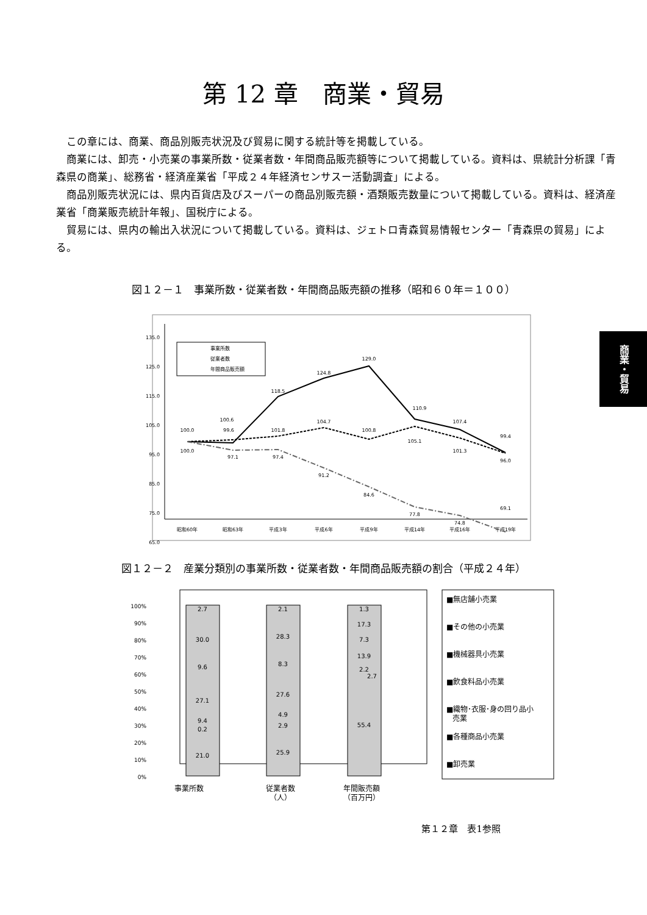第 12 章　商業・貿易
この章には、商業、商品別販売状況及び貿易に関する統計等を掲載している。
商業には、卸売・小売業の事業所数・従業者数・年間商品販売額等について掲載している。資料は、県統計分析課「青森県の商業」、総務省・経済産業省「平成２４年経済センサスー活動調査」による。
商品別販売状況には、県内百貨店及びスーパーの商品別販売額・酒類販売数量について掲載している。資料は、経済産業省「商業販売統計年報」、国税庁による。
貿易には、県内の輸出入状況について掲載している。資料は、ジェトロ青森貿易情報センター「青森県の貿易」による。
商業・貿易
図１２－１　事業所数・従業者数・年間商品販売額の推移（昭和６０年＝１００）
135.0
125.0
115.0
105.0
95.0
85.0
75.0
65.0
昭和60年
昭和63年
平成3年
平成6年
平成9年
平成14年
平成16年
平成19年
事業所数
従業者数
年間商品販売額
100.0
100.0
100.6
99.6
97.1
118.5
101.8
97.4
124.8
104.7
91.2
129.0
100.8
84.6
110.9
105.1
77.8
107.4
101.3
74.8
99.4
96.0
69.1
図１２－２　産業分類別の事業所数・従業者数・年間商品販売額の割合（平成２４年）
100%
90%
80%
70%
60%
50%
40%
30%
20%
10%
0%
2.7
30.0
9.6
27.1
9.4
0.2
21.0
2.1
28.3
8.3
27.6
4.9
2.9
25.9
1.3
17.3
7.3
13.9
2.2
2.7
55.4
事業所数
従業者数
（人）
年間販売額
（百万円）
■無店舗小売業
■その他の小売業
■機械器具小売業
■飲食料品小売業
■織物･衣服･身の回り品小
売業
■各種商品小売業
■卸売業
第１２章　表1参照